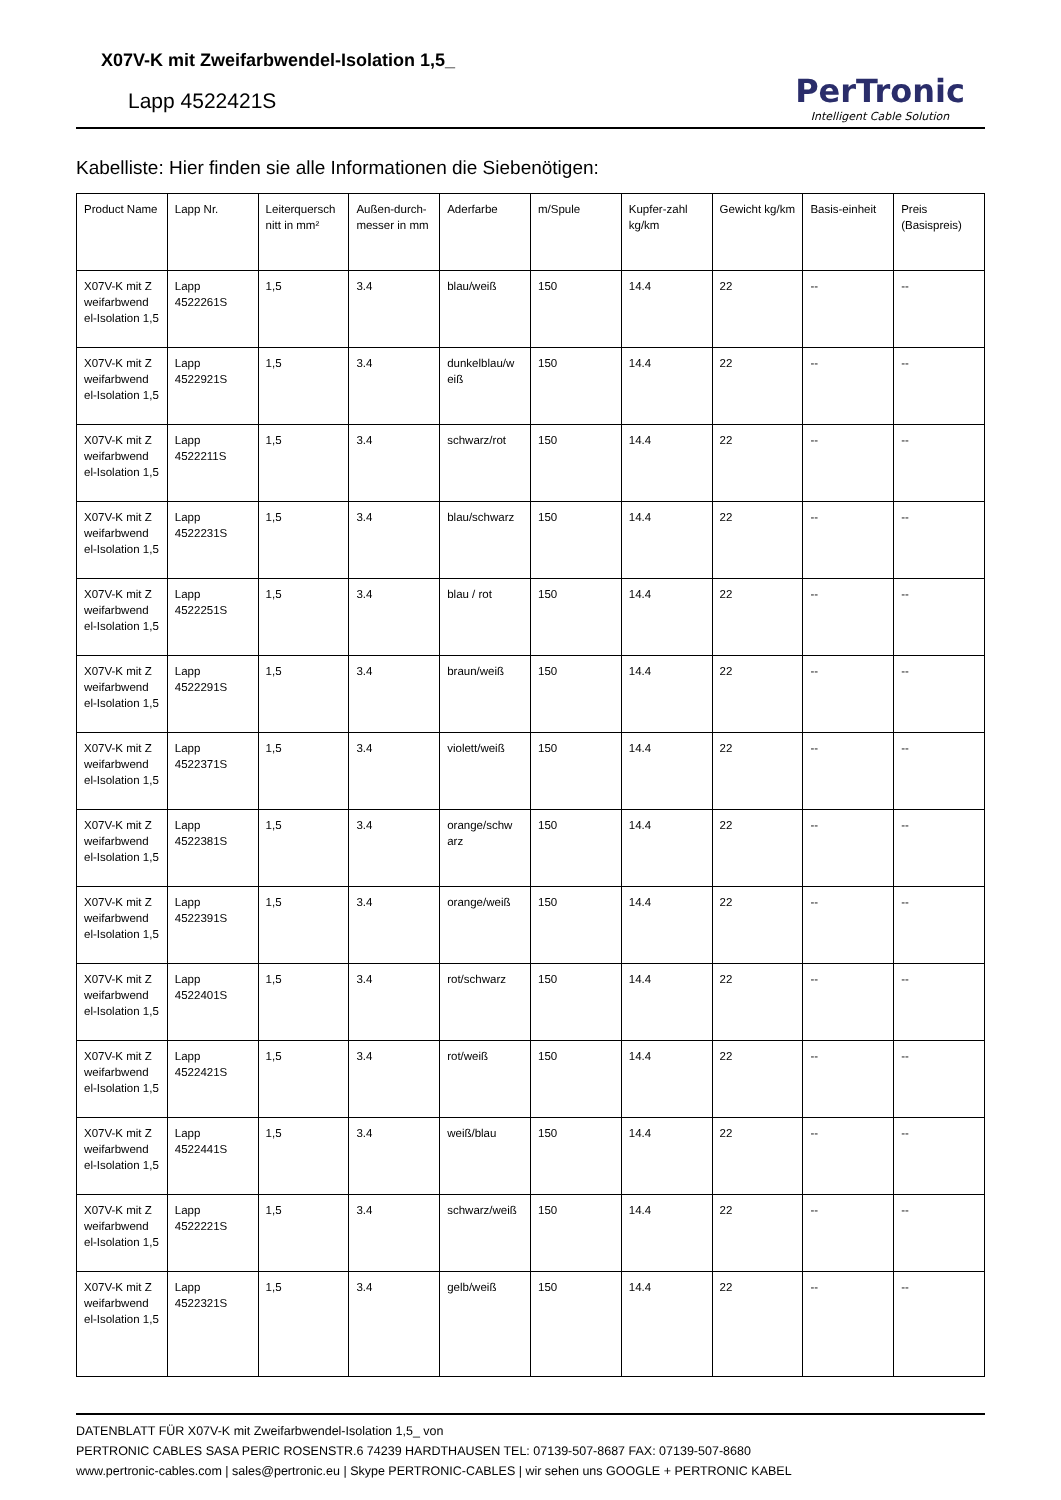X07V-K mit Zweifarbwendel-Isolation 1,5_
Lapp 4522421S
PerTronic
Intelligent Cable Solution
Kabelliste: Hier finden sie alle Informationen die Siebenötigen:
| Product Name | Lapp Nr. | Leiterquersch nitt in mm² | Außen-durch-messer in mm | Aderfarbe | m/Spule | Kupfer-zahl kg/km | Gewicht kg/km | Basis-einheit | Preis (Basispreis) |
| --- | --- | --- | --- | --- | --- | --- | --- | --- | --- |
| X07V-K mit Z weifarbwend el-Isolation 1,5 | Lapp 4522261S | 1,5 | 3.4 | blau/weiß | 150 | 14.4 | 22 | -- | -- |
| X07V-K mit Z weifarbwend el-Isolation 1,5 | Lapp 4522921S | 1,5 | 3.4 | dunkelblau/w eiß | 150 | 14.4 | 22 | -- | -- |
| X07V-K mit Z weifarbwend el-Isolation 1,5 | Lapp 4522211S | 1,5 | 3.4 | schwarz/rot | 150 | 14.4 | 22 | -- | -- |
| X07V-K mit Z weifarbwend el-Isolation 1,5 | Lapp 4522231S | 1,5 | 3.4 | blau/schwarz | 150 | 14.4 | 22 | -- | -- |
| X07V-K mit Z weifarbwend el-Isolation 1,5 | Lapp 4522251S | 1,5 | 3.4 | blau / rot | 150 | 14.4 | 22 | -- | -- |
| X07V-K mit Z weifarbwend el-Isolation 1,5 | Lapp 4522291S | 1,5 | 3.4 | braun/weiß | 150 | 14.4 | 22 | -- | -- |
| X07V-K mit Z weifarbwend el-Isolation 1,5 | Lapp 4522371S | 1,5 | 3.4 | violett/weiß | 150 | 14.4 | 22 | -- | -- |
| X07V-K mit Z weifarbwend el-Isolation 1,5 | Lapp 4522381S | 1,5 | 3.4 | orange/schw arz | 150 | 14.4 | 22 | -- | -- |
| X07V-K mit Z weifarbwend el-Isolation 1,5 | Lapp 4522391S | 1,5 | 3.4 | orange/weiß | 150 | 14.4 | 22 | -- | -- |
| X07V-K mit Z weifarbwend el-Isolation 1,5 | Lapp 4522401S | 1,5 | 3.4 | rot/schwarz | 150 | 14.4 | 22 | -- | -- |
| X07V-K mit Z weifarbwend el-Isolation 1,5 | Lapp 4522421S | 1,5 | 3.4 | rot/weiß | 150 | 14.4 | 22 | -- | -- |
| X07V-K mit Z weifarbwend el-Isolation 1,5 | Lapp 4522441S | 1,5 | 3.4 | weiß/blau | 150 | 14.4 | 22 | -- | -- |
| X07V-K mit Z weifarbwend el-Isolation 1,5 | Lapp 4522221S | 1,5 | 3.4 | schwarz/weiß | 150 | 14.4 | 22 | -- | -- |
| X07V-K mit Z weifarbwend el-Isolation 1,5 | Lapp 4522321S | 1,5 | 3.4 | gelb/weiß | 150 | 14.4 | 22 | -- | -- |
DATENBLATT FÜR X07V-K mit Zweifarbwendel-Isolation 1,5_ von
PERTRONIC CABLES SASA PERIC ROSENSTR.6 74239 HARDTHAUSEN TEL: 07139-507-8687 FAX: 07139-507-8680
www.pertronic-cables.com | sales@pertronic.eu | Skype PERTRONIC-CABLES | wir sehen uns GOOGLE + PERTRONIC KABEL